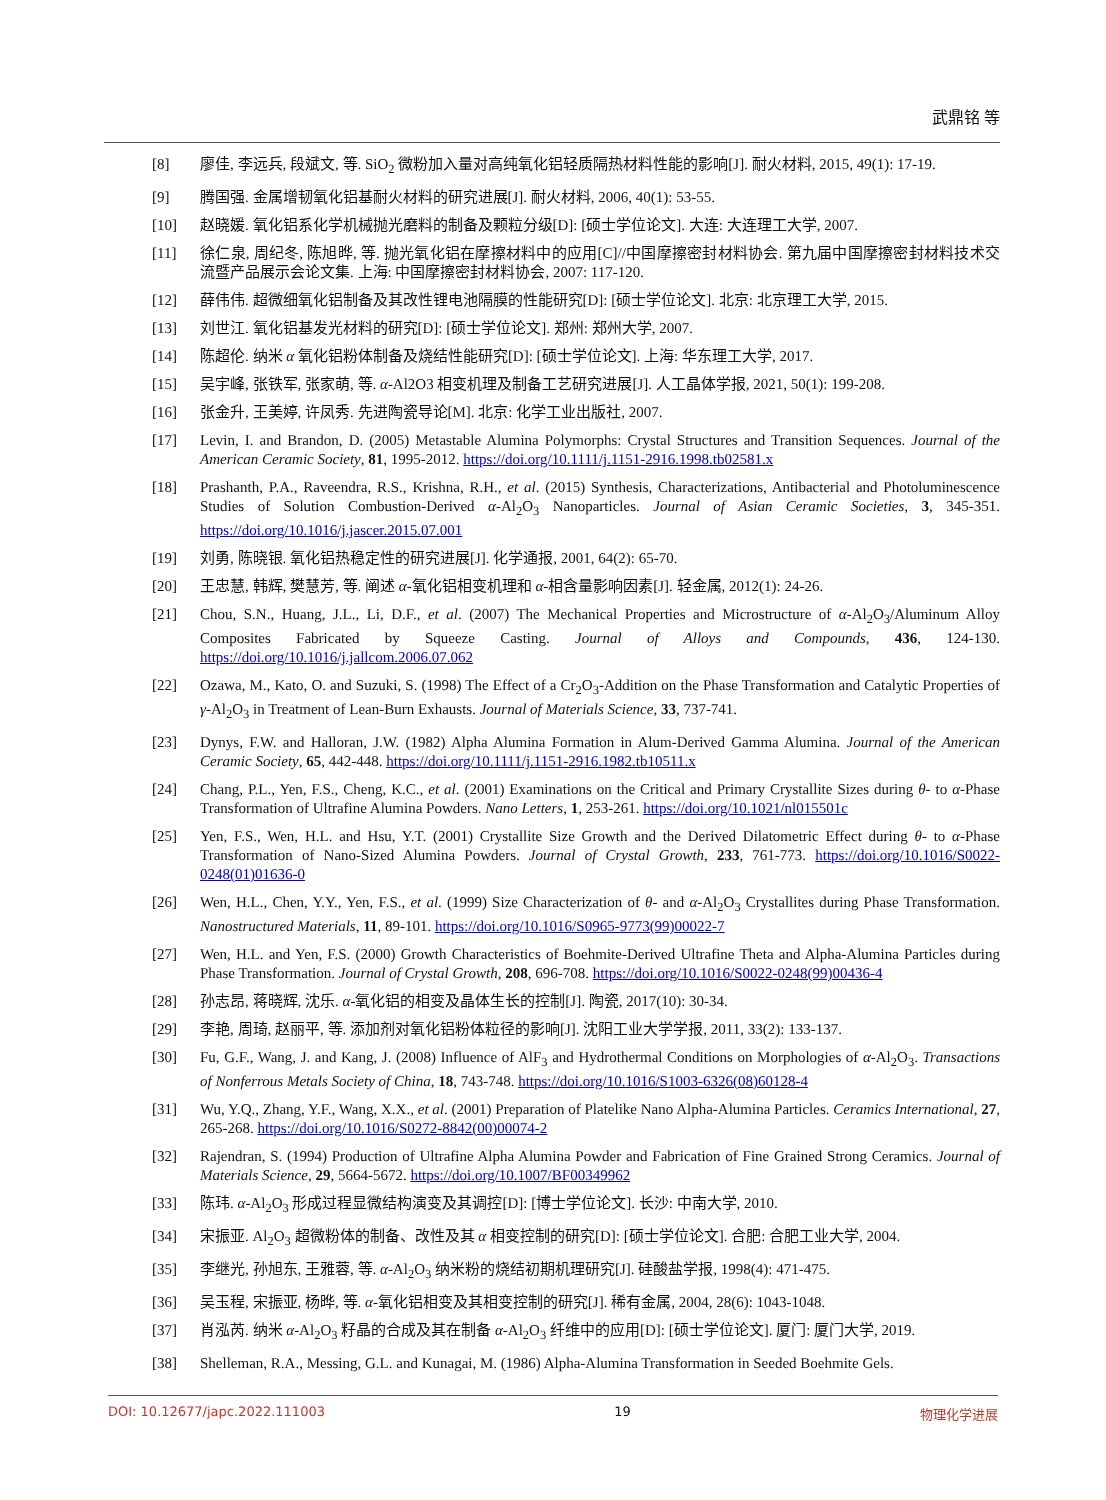武鼎铭 等
[8] 廖佳, 李远兵, 段斌文, 等. SiO<sub>2</sub> 微粉加入量对高纯氧化铝轻质隔热材料性能的影响[J]. 耐火材料, 2015, 49(1): 17-19.
[9] 腾国强. 金属增韧氧化铝基耐火材料的研究进展[J]. 耐火材料, 2006, 40(1): 53-55.
[10] 赵晓媛. 氧化铝系化学机械抛光磨料的制备及颗粒分级[D]: [硕士学位论文]. 大连: 大连理工大学, 2007.
[11] 徐仁泉, 周纪冬, 陈旭晔, 等. 抛光氧化铝在摩擦材料中的应用[C]//中国摩擦密封材料协会. 第九届中国摩擦密封材料技术交流暨产品展示会论文集. 上海: 中国摩擦密封材料协会, 2007: 117-120.
[12] 薛伟伟. 超微细氧化铝制备及其改性锂电池隔膜的性能研究[D]: [硕士学位论文]. 北京: 北京理工大学, 2015.
[13] 刘世江. 氧化铝基发光材料的研究[D]: [硕士学位论文]. 郑州: 郑州大学, 2007.
[14] 陈超伦. 纳米 α 氧化铝粉体制备及烧结性能研究[D]: [硕士学位论文]. 上海: 华东理工大学, 2017.
[15] 吴宇峰, 张铁军, 张家萌, 等. α-Al2O3 相变机理及制备工艺研究进展[J]. 人工晶体学报, 2021, 50(1): 199-208.
[16] 张金升, 王美婷, 许凤秀. 先进陶瓷导论[M]. 北京: 化学工业出版社, 2007.
[17] Levin, I. and Brandon, D. (2005) Metastable Alumina Polymorphs: Crystal Structures and Transition Sequences. Journal of the American Ceramic Society, 81, 1995-2012. https://doi.org/10.1111/j.1151-2916.1998.tb02581.x
[18] Prashanth, P.A., Raveendra, R.S., Krishna, R.H., et al. (2015) Synthesis, Characterizations, Antibacterial and Photoluminescence Studies of Solution Combustion-Derived α-Al<sub>2</sub>O<sub>3</sub> Nanoparticles. Journal of Asian Ceramic Societies, 3, 345-351. https://doi.org/10.1016/j.jascer.2015.07.001
[19] 刘勇, 陈晓银. 氧化铝热稳定性的研究进展[J]. 化学通报, 2001, 64(2): 65-70.
[20] 王忠慧, 韩辉, 樊慧芳, 等. 阐述 α-氧化铝相变机理和 α-相含量影响因素[J]. 轻金属, 2012(1): 24-26.
[21] Chou, S.N., Huang, J.L., Li, D.F., et al. (2007) The Mechanical Properties and Microstructure of α-Al<sub>2</sub>O<sub>3</sub>/Aluminum Alloy Composites Fabricated by Squeeze Casting. Journal of Alloys and Compounds, 436, 124-130. https://doi.org/10.1016/j.jallcom.2006.07.062
[22] Ozawa, M., Kato, O. and Suzuki, S. (1998) The Effect of a Cr<sub>2</sub>O<sub>3</sub>-Addition on the Phase Transformation and Catalytic Properties of γ-Al<sub>2</sub>O<sub>3</sub> in Treatment of Lean-Burn Exhausts. Journal of Materials Science, 33, 737-741.
[23] Dynys, F.W. and Halloran, J.W. (1982) Alpha Alumina Formation in Alum-Derived Gamma Alumina. Journal of the American Ceramic Society, 65, 442-448. https://doi.org/10.1111/j.1151-2916.1982.tb10511.x
[24] Chang, P.L., Yen, F.S., Cheng, K.C., et al. (2001) Examinations on the Critical and Primary Crystallite Sizes during θ- to α-Phase Transformation of Ultrafine Alumina Powders. Nano Letters, 1, 253-261. https://doi.org/10.1021/nl015501c
[25] Yen, F.S., Wen, H.L. and Hsu, Y.T. (2001) Crystallite Size Growth and the Derived Dilatometric Effect during θ- to α-Phase Transformation of Nano-Sized Alumina Powders. Journal of Crystal Growth, 233, 761-773. https://doi.org/10.1016/S0022-0248(01)01636-0
[26] Wen, H.L., Chen, Y.Y., Yen, F.S., et al. (1999) Size Characterization of θ- and α-Al<sub>2</sub>O<sub>3</sub> Crystallites during Phase Transformation. Nanostructured Materials, 11, 89-101. https://doi.org/10.1016/S0965-9773(99)00022-7
[27] Wen, H.L. and Yen, F.S. (2000) Growth Characteristics of Boehmite-Derived Ultrafine Theta and Alpha-Alumina Particles during Phase Transformation. Journal of Crystal Growth, 208, 696-708. https://doi.org/10.1016/S0022-0248(99)00436-4
[28] 孙志昂, 蒋晓辉, 沈乐. α-氧化铝的相变及晶体生长的控制[J]. 陶瓷, 2017(10): 30-34.
[29] 李艳, 周琦, 赵丽平, 等. 添加剂对氧化铝粉体粒径的影响[J]. 沈阳工业大学学报, 2011, 33(2): 133-137.
[30] Fu, G.F., Wang, J. and Kang, J. (2008) Influence of AlF<sub>3</sub> and Hydrothermal Conditions on Morphologies of α-Al<sub>2</sub>O<sub>3</sub>. Transactions of Nonferrous Metals Society of China, 18, 743-748. https://doi.org/10.1016/S1003-6326(08)60128-4
[31] Wu, Y.Q., Zhang, Y.F., Wang, X.X., et al. (2001) Preparation of Platelike Nano Alpha-Alumina Particles. Ceramics International, 27, 265-268. https://doi.org/10.1016/S0272-8842(00)00074-2
[32] Rajendran, S. (1994) Production of Ultrafine Alpha Alumina Powder and Fabrication of Fine Grained Strong Ceramics. Journal of Materials Science, 29, 5664-5672. https://doi.org/10.1007/BF00349962
[33] 陈玮. α-Al<sub>2</sub>O<sub>3</sub> 形成过程显微结构演变及其调控[D]: [博士学位论文]. 长沙: 中南大学, 2010.
[34] 宋振亚. Al<sub>2</sub>O<sub>3</sub> 超微粉体的制备、改性及其 α 相变控制的研究[D]: [硕士学位论文]. 合肥: 合肥工业大学, 2004.
[35] 李继光, 孙旭东, 王雅蓉, 等. α-Al<sub>2</sub>O<sub>3</sub> 纳米粉的烧结初期机理研究[J]. 硅酸盐学报, 1998(4): 471-475.
[36] 吴玉程, 宋振亚, 杨晔, 等. α-氧化铝相变及其相变控制的研究[J]. 稀有金属, 2004, 28(6): 1043-1048.
[37] 肖泓芮. 纳米 α-Al<sub>2</sub>O<sub>3</sub> 籽晶的合成及其在制备 α-Al<sub>2</sub>O<sub>3</sub> 纤维中的应用[D]: [硕士学位论文]. 厦门: 厦门大学, 2019.
[38] Shelleman, R.A., Messing, G.L. and Kunagai, M. (1986) Alpha-Alumina Transformation in Seeded Boehmite Gels.
DOI: 10.12677/japc.2022.111003 19 物理化学进展